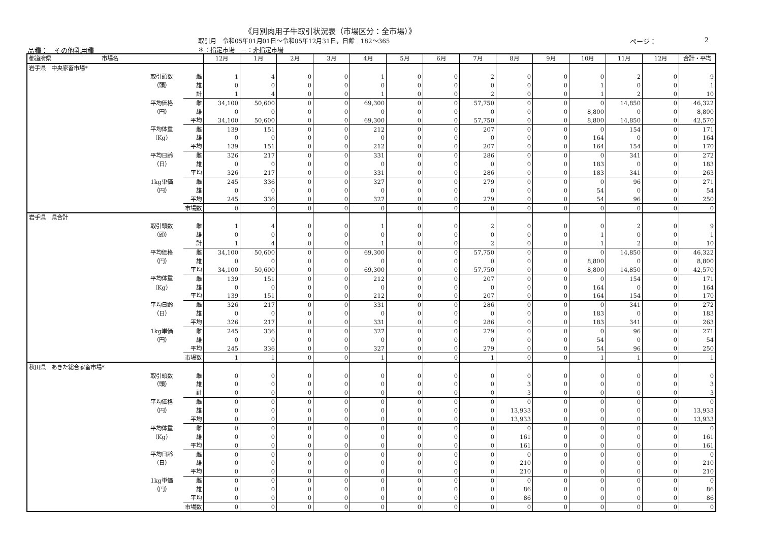《月別肉用子牛取引状況表（市場区分：全市場）》
取引月　令和05年01月01日～令和05年12月31日，日齢　182～365
ページ： 2
品種：　その他乳用種 ＊：指定市場　－：非指定市場
| 都道府県 市場名 | | | 12月 | 1月 | 2月 | 3月 | 4月 | 5月 | 6月 | 7月 | 8月 | 9月 | 10月 | 11月 | 12月 | 合計・平均 |
| --- | --- | --- | --- | --- | --- | --- | --- | --- | --- | --- | --- | --- | --- | --- | --- | --- |
| 岩手県 中央家畜市場* | | | | | | | | | | | | | | | | |
| | 取引頭数 | 雌 | 1 | 4 | 0 | 0 | 1 | 0 | 0 | 2 | 0 | 0 | 0 | 2 | 0 | 9 |
| | （頭） | 雄 | 0 | 0 | 0 | 0 | 0 | 0 | 0 | 0 | 0 | 0 | 1 | 0 | 0 | 1 |
| | | 計 | 1 | 4 | 0 | 0 | 1 | 0 | 0 | 2 | 0 | 0 | 1 | 2 | 0 | 10 |
| | 平均価格 | 雌 | 34,100 | 50,600 | 0 | 0 | 69,300 | 0 | 0 | 57,750 | 0 | 0 | 0 | 14,850 | 0 | 46,322 |
| | （円） | 雄 | 0 | 0 | 0 | 0 | 0 | 0 | 0 | 0 | 0 | 0 | 8,800 | 0 | 0 | 8,800 |
| | | 平均 | 34,100 | 50,600 | 0 | 0 | 69,300 | 0 | 0 | 57,750 | 0 | 0 | 8,800 | 14,850 | 0 | 42,570 |
| | 平均体重 | 雌 | 139 | 151 | 0 | 0 | 212 | 0 | 0 | 207 | 0 | 0 | 0 | 154 | 0 | 171 |
| | （Kg） | 雄 | 0 | 0 | 0 | 0 | 0 | 0 | 0 | 0 | 0 | 0 | 164 | 0 | 0 | 164 |
| | | 平均 | 139 | 151 | 0 | 0 | 212 | 0 | 0 | 207 | 0 | 0 | 164 | 154 | 0 | 170 |
| | 平均日齢 | 雌 | 326 | 217 | 0 | 0 | 331 | 0 | 0 | 286 | 0 | 0 | 0 | 341 | 0 | 272 |
| | （日） | 雄 | 0 | 0 | 0 | 0 | 0 | 0 | 0 | 0 | 0 | 0 | 183 | 0 | 0 | 183 |
| | | 平均 | 326 | 217 | 0 | 0 | 331 | 0 | 0 | 286 | 0 | 0 | 183 | 341 | 0 | 263 |
| | 1kg単価 | 雌 | 245 | 336 | 0 | 0 | 327 | 0 | 0 | 279 | 0 | 0 | 0 | 96 | 0 | 271 |
| | （円） | 雄 | 0 | 0 | 0 | 0 | 0 | 0 | 0 | 0 | 0 | 0 | 54 | 0 | 0 | 54 |
| | | 平均 | 245 | 336 | 0 | 0 | 327 | 0 | 0 | 279 | 0 | 0 | 54 | 96 | 0 | 250 |
| | | 市場数 | 0 | 0 | 0 | 0 | 0 | 0 | 0 | 0 | 0 | 0 | 0 | 0 | 0 | 0 |
| 岩手県 県合計 | | | | | | | | | | | | | | | | |
| | 取引頭数 | 雌 | 1 | 4 | 0 | 0 | 1 | 0 | 0 | 2 | 0 | 0 | 0 | 2 | 0 | 9 |
| | （頭） | 雄 | 0 | 0 | 0 | 0 | 0 | 0 | 0 | 0 | 0 | 0 | 1 | 0 | 0 | 1 |
| | | 計 | 1 | 4 | 0 | 0 | 1 | 0 | 0 | 2 | 0 | 0 | 1 | 2 | 0 | 10 |
| | 平均価格 | 雌 | 34,100 | 50,600 | 0 | 0 | 69,300 | 0 | 0 | 57,750 | 0 | 0 | 0 | 14,850 | 0 | 46,322 |
| | （円） | 雄 | 0 | 0 | 0 | 0 | 0 | 0 | 0 | 0 | 0 | 0 | 8,800 | 0 | 0 | 8,800 |
| | | 平均 | 34,100 | 50,600 | 0 | 0 | 69,300 | 0 | 0 | 57,750 | 0 | 0 | 8,800 | 14,850 | 0 | 42,570 |
| | 平均体重 | 雌 | 139 | 151 | 0 | 0 | 212 | 0 | 0 | 207 | 0 | 0 | 0 | 154 | 0 | 171 |
| | （Kg） | 雄 | 0 | 0 | 0 | 0 | 0 | 0 | 0 | 0 | 0 | 0 | 164 | 0 | 0 | 164 |
| | | 平均 | 139 | 151 | 0 | 0 | 212 | 0 | 0 | 207 | 0 | 0 | 164 | 154 | 0 | 170 |
| | 平均日齢 | 雌 | 326 | 217 | 0 | 0 | 331 | 0 | 0 | 286 | 0 | 0 | 0 | 341 | 0 | 272 |
| | （日） | 雄 | 0 | 0 | 0 | 0 | 0 | 0 | 0 | 0 | 0 | 0 | 183 | 0 | 0 | 183 |
| | | 平均 | 326 | 217 | 0 | 0 | 331 | 0 | 0 | 286 | 0 | 0 | 183 | 341 | 0 | 263 |
| | 1kg単価 | 雌 | 245 | 336 | 0 | 0 | 327 | 0 | 0 | 279 | 0 | 0 | 0 | 96 | 0 | 271 |
| | （円） | 雄 | 0 | 0 | 0 | 0 | 0 | 0 | 0 | 0 | 0 | 0 | 54 | 0 | 0 | 54 |
| | | 平均 | 245 | 336 | 0 | 0 | 327 | 0 | 0 | 279 | 0 | 0 | 54 | 96 | 0 | 250 |
| | | 市場数 | 1 | 1 | 0 | 0 | 1 | 0 | 0 | 1 | 0 | 0 | 1 | 1 | 0 | 1 |
| 秋田県 あきた総合家畜市場* | | | | | | | | | | | | | | | | |
| | 取引頭数 | 雌 | 0 | 0 | 0 | 0 | 0 | 0 | 0 | 0 | 0 | 0 | 0 | 0 | 0 | 0 |
| | （頭） | 雄 | 0 | 0 | 0 | 0 | 0 | 0 | 0 | 0 | 3 | 0 | 0 | 0 | 0 | 3 |
| | | 計 | 0 | 0 | 0 | 0 | 0 | 0 | 0 | 0 | 3 | 0 | 0 | 0 | 0 | 3 |
| | 平均価格 | 雌 | 0 | 0 | 0 | 0 | 0 | 0 | 0 | 0 | 0 | 0 | 0 | 0 | 0 | 0 |
| | （円） | 雄 | 0 | 0 | 0 | 0 | 0 | 0 | 0 | 0 | 13,933 | 0 | 0 | 0 | 0 | 13,933 |
| | | 平均 | 0 | 0 | 0 | 0 | 0 | 0 | 0 | 0 | 13,933 | 0 | 0 | 0 | 0 | 13,933 |
| | 平均体重 | 雌 | 0 | 0 | 0 | 0 | 0 | 0 | 0 | 0 | 0 | 0 | 0 | 0 | 0 | 0 |
| | （Kg） | 雄 | 0 | 0 | 0 | 0 | 0 | 0 | 0 | 0 | 161 | 0 | 0 | 0 | 0 | 161 |
| | | 平均 | 0 | 0 | 0 | 0 | 0 | 0 | 0 | 0 | 161 | 0 | 0 | 0 | 0 | 161 |
| | 平均日齢 | 雌 | 0 | 0 | 0 | 0 | 0 | 0 | 0 | 0 | 0 | 0 | 0 | 0 | 0 | 0 |
| | （日） | 雄 | 0 | 0 | 0 | 0 | 0 | 0 | 0 | 0 | 210 | 0 | 0 | 0 | 0 | 210 |
| | | 平均 | 0 | 0 | 0 | 0 | 0 | 0 | 0 | 0 | 210 | 0 | 0 | 0 | 0 | 210 |
| | 1kg単価 | 雌 | 0 | 0 | 0 | 0 | 0 | 0 | 0 | 0 | 0 | 0 | 0 | 0 | 0 | 0 |
| | （円） | 雄 | 0 | 0 | 0 | 0 | 0 | 0 | 0 | 0 | 86 | 0 | 0 | 0 | 0 | 86 |
| | | 平均 | 0 | 0 | 0 | 0 | 0 | 0 | 0 | 0 | 86 | 0 | 0 | 0 | 0 | 86 |
| | | 市場数 | 0 | 0 | 0 | 0 | 0 | 0 | 0 | 0 | 0 | 0 | 0 | 0 | 0 | 0 |